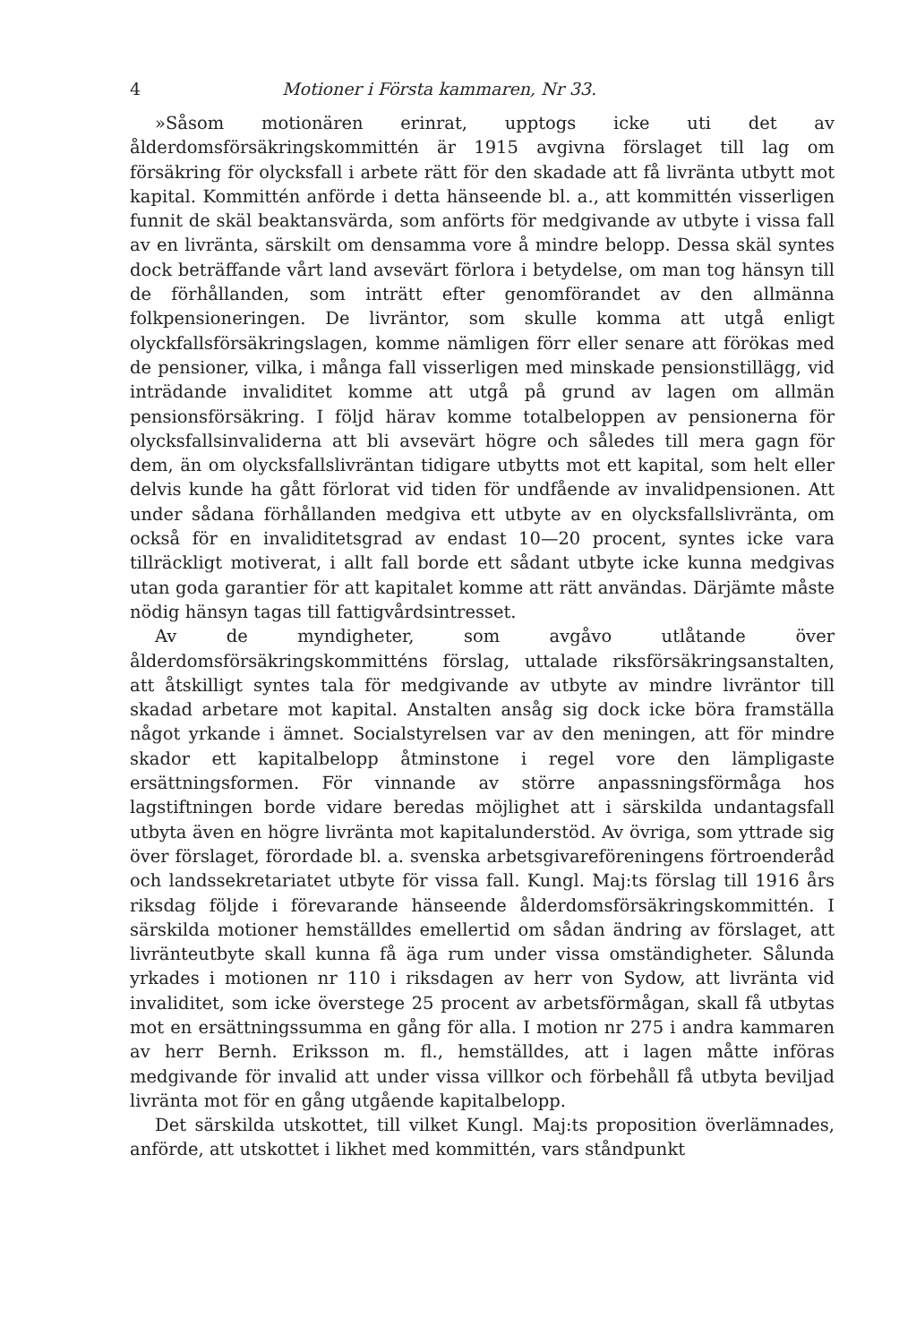4 Motioner i Första kammaren, Nr 33.
»Såsom motionären erinrat, upptogs icke uti det av ålderdomsförsäkringskommittén är 1915 avgivna förslaget till lag om försäkring för olycksfall i arbete rätt för den skadade att få livränta utbytt mot kapital. Kommittén anförde i detta hänseende bl. a., att kommittén visserligen funnit de skäl beaktansvärda, som anförts för medgivande av utbyte i vissa fall av en livränta, särskilt om densamma vore å mindre belopp. Dessa skäl syntes dock beträffande vårt land avsevärt förlora i betydelse, om man tog hänsyn till de förhållanden, som inträtt efter genomförandet av den allmänna folkpensioneringen. De livräntor, som skulle komma att utgå enligt olyckfallsförsäkringslagen, komme nämligen förr eller senare att förökas med de pensioner, vilka, i många fall visserligen med minskade pensionstillägg, vid inträdande invaliditet komme att utgå på grund av lagen om allmän pensionsförsäkring. I följd härav komme totalbeloppen av pensionerna för olycksfallsinvaliderna att bli avsevärt högre och således till mera gagn för dem, än om olycksfallslivräntan tidigare utbytts mot ett kapital, som helt eller delvis kunde ha gått förlorat vid tiden för undfående av invalidpensionen. Att under sådana förhållanden medgiva ett utbyte av en olycksfallslivränta, om också för en invaliditetsgrad av endast 10—20 procent, syntes icke vara tillräckligt motiverat, i allt fall borde ett sådant utbyte icke kunna medgivas utan goda garantier för att kapitalet komme att rätt användas. Därjämte måste nödig hänsyn tagas till fattigvårdsintresset.
Av de myndigheter, som avgåvo utlåtande över ålderdomsförsäkringskommitténs förslag, uttalade riksförsäkringsanstalten, att åtskilligt syntes tala för medgivande av utbyte av mindre livräntor till skadad arbetare mot kapital. Anstalten ansåg sig dock icke böra framställa något yrkande i ämnet. Socialstyrelsen var av den meningen, att för mindre skador ett kapitalbelopp åtminstone i regel vore den lämpligaste ersättningsformen. För vinnande av större anpassningsförmåga hos lagstiftningen borde vidare beredas möjlighet att i särskilda undantagsfall utbyta även en högre livränta mot kapitalunderstöd. Av övriga, som yttrade sig över förslaget, förordade bl. a. svenska arbetsgivareföreningens förtroenderåd och landssekretariatet utbyte för vissa fall. Kungl. Maj:ts förslag till 1916 års riksdag följde i förevarande hänseende ålderdomsförsäkringskommittén. I särskilda motioner hemställdes emellertid om sådan ändring av förslaget, att livränteutbyte skall kunna få äga rum under vissa omständigheter. Sålunda yrkades i motionen nr 110 i riksdagen av herr von Sydow, att livränta vid invaliditet, som icke överstege 25 procent av arbetsförmågan, skall få utbytas mot en ersättningssumma en gång för alla. I motion nr 275 i andra kammaren av herr Bernh. Eriksson m. fl., hemställdes, att i lagen måtte införas medgivande för invalid att under vissa villkor och förbehåll få utbyta beviljad livränta mot för en gång utgående kapitalbelopp.
Det särskilda utskottet, till vilket Kungl. Maj:ts proposition överlämnades, anförde, att utskottet i likhet med kommittén, vars ståndpunkt